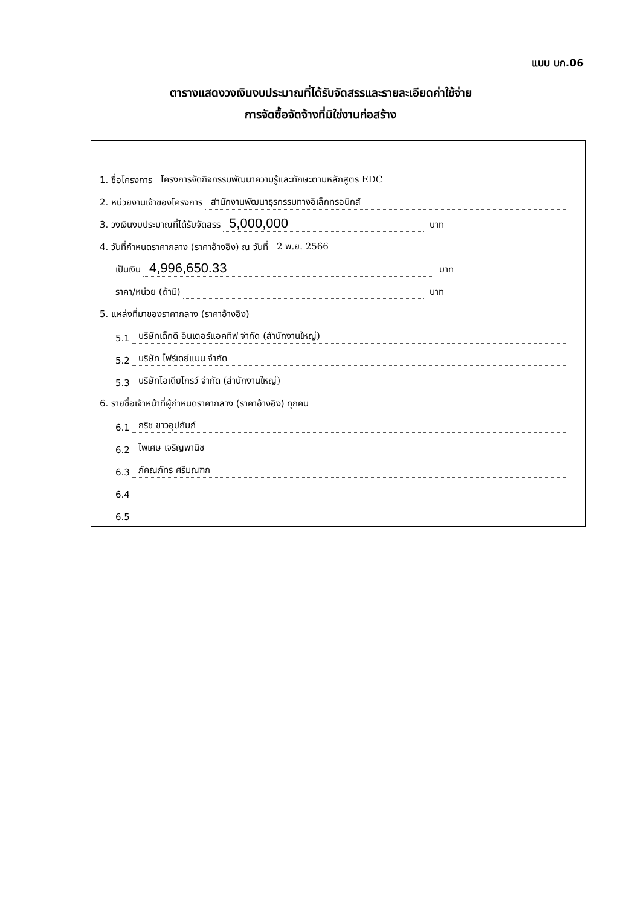แบบ บก.06
ตารางแสดงวงเงินงบประมาณที่ได้รับจัดสรรและรายละเอียดค่าใช้จ่าย
การจัดซื้อจัดจ้างที่มิใช่งานก่อสร้าง
1. ชื่อโครงการ โครงการจัดกิจกรรมพัฒนาความรู้และทักษะตามหลักสูตร EDC
2. หน่วยงานเจ้าของโครงการ สำนักงานพัฒนาธุรกรรมทางอิเล็กทรอนิกส์
3. วงเงินงบประมาณที่ได้รับจัดสรร 5,000,000 บาท
4. วันที่กำหนดราคากลาง (ราคาอ้างอิง) ณ วันที่ 2 พ.ย. 2566
เป็นเงิน 4,996,650.33 บาท
ราคา/หน่วย (ถ้ามี) บาท
5. แหล่งที่มาของราคากลาง (ราคาอ้างอิง)
5.1 บริษัทเด็กดี อินเตอร์แอคทีฟ จำกัด (สำนักงานใหญ่)
5.2 บริษัท ไฟร์เดย์แมน จำกัด
5.3 บริษัทไอเดียโกรว์ จำกัด (สำนักงานใหญ่)
6. รายชื่อเจ้าหน้าที่ผู้กำหนดราคากลาง (ราคาอ้างอิง) ทุกคน
6.1 กริช ขาวอุปถัมภ์
6.2 ไพเศษ เจริญพานิช
6.3 ภัคณภัทร ศรีมณฑก
6.4
6.5